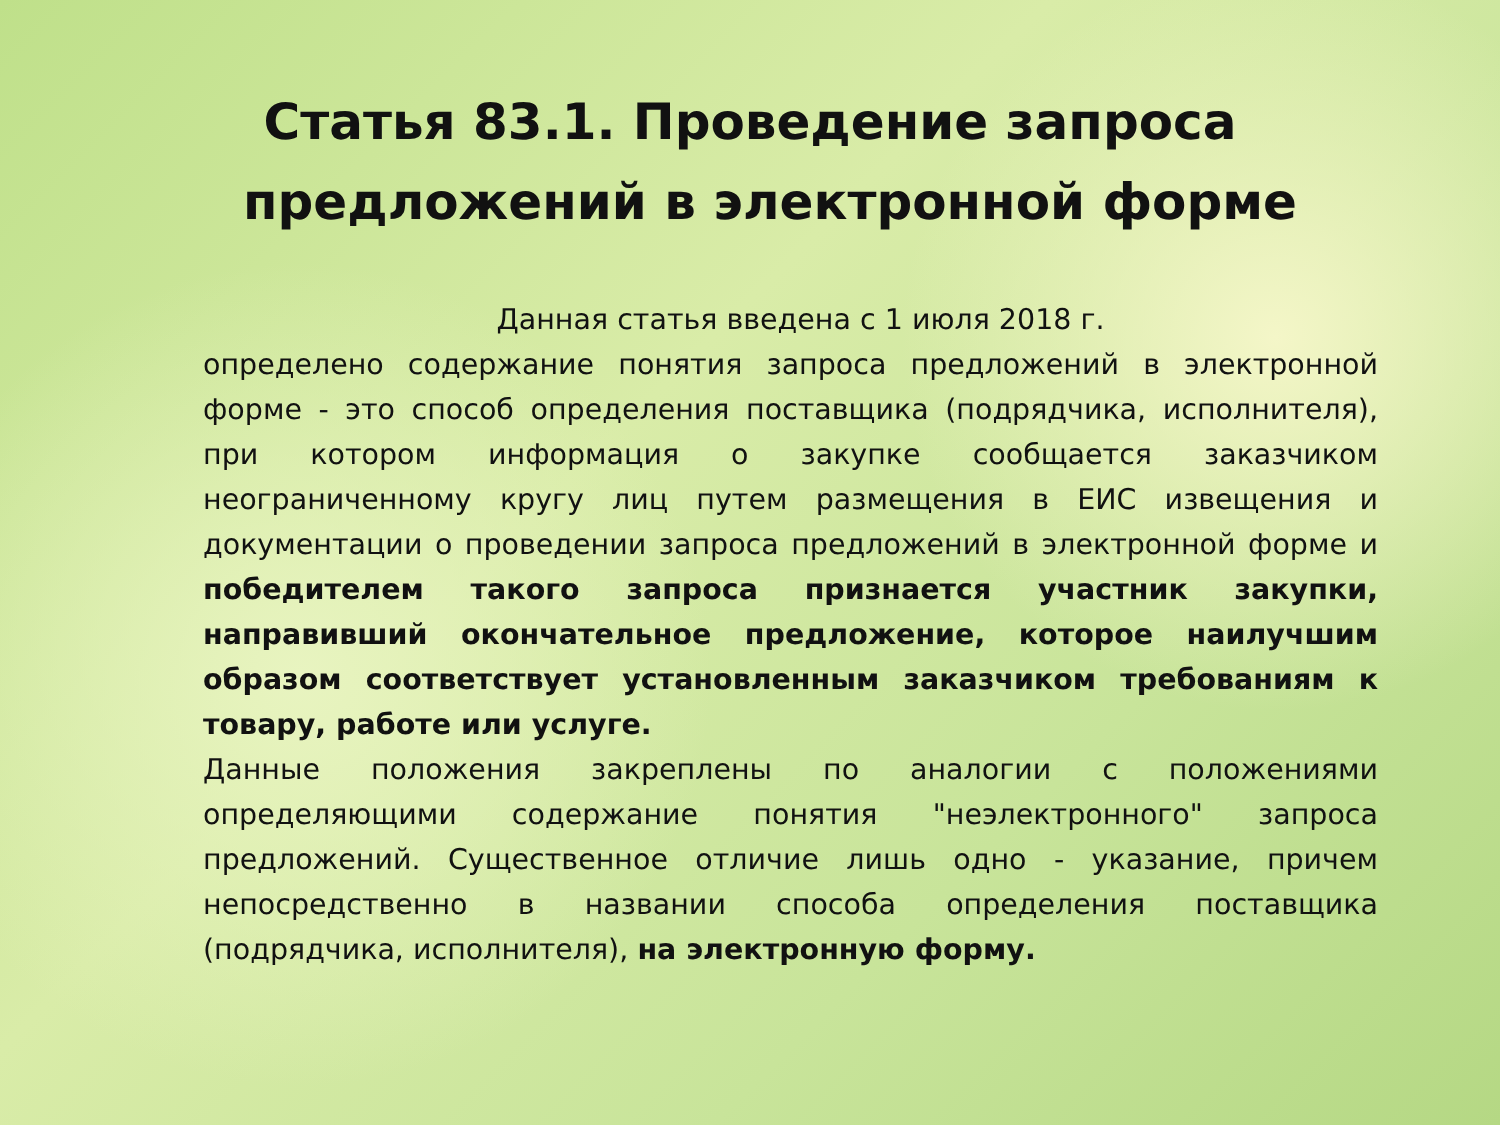Статья 83.1. Проведение запроса
предложений в электронной форме
Данная статья введена с 1 июля 2018 г.
определено содержание понятия запроса предложений в электронной форме - это способ определения поставщика (подрядчика, исполнителя), при котором информация о закупке сообщается заказчиком неограниченному кругу лиц путем размещения в ЕИС извещения и документации о проведении запроса предложений в электронной форме и победителем такого запроса признается участник закупки, направивший окончательное предложение, которое наилучшим образом соответствует установленным заказчиком требованиям к товару, работе или услуге.
Данные положения закреплены по аналогии с положениями определяющими содержание понятия "неэлектронного" запроса предложений. Существенное отличие лишь одно - указание, причем непосредственно в названии способа определения поставщика (подрядчика, исполнителя), на электронную форму.